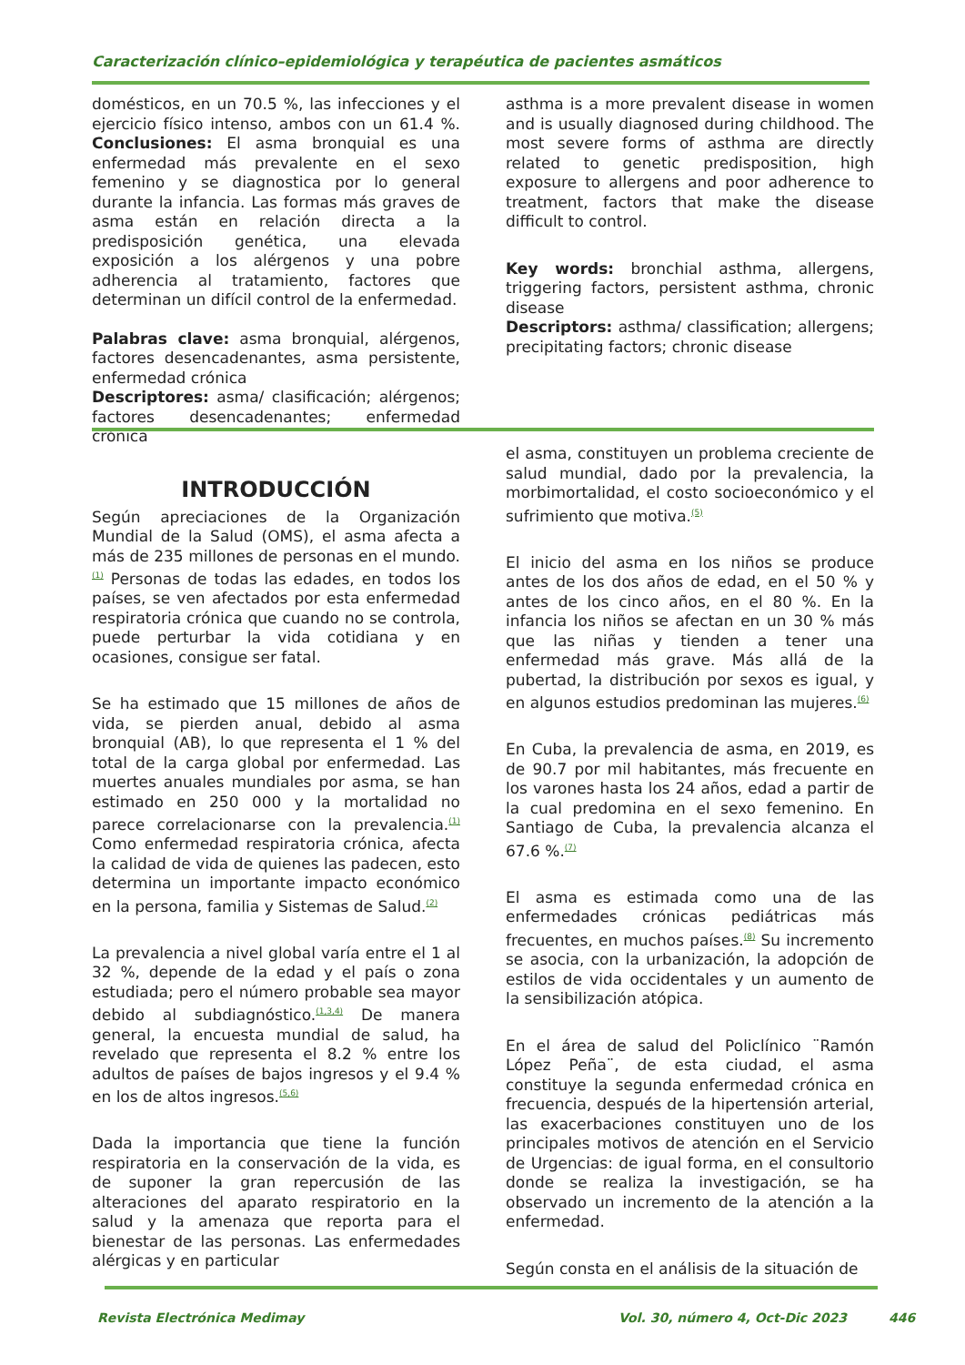Caracterización clínico–epidemiológica y terapéutica de pacientes asmáticos
domésticos, en un 70.5 %, las infecciones y el ejercicio físico intenso, ambos con un 61.4 %. Conclusiones: El asma bronquial es una enfermedad más prevalente en el sexo femenino y se diagnostica por lo general durante la infancia. Las formas más graves de asma están en relación directa a la predisposición genética, una elevada exposición a los alérgenos y una pobre adherencia al tratamiento, factores que determinan un difícil control de la enfermedad.
Palabras clave: asma bronquial, alérgenos, factores desencadenantes, asma persistente, enfermedad crónica
Descriptores: asma/ clasificación; alérgenos; factores desencadenantes; enfermedad crónica
asthma is a more prevalent disease in women and is usually diagnosed during childhood. The most severe forms of asthma are directly related to genetic predisposition, high exposure to allergens and poor adherence to treatment, factors that make the disease difficult to control.
Key words: bronchial asthma, allergens, triggering factors, persistent asthma, chronic disease
Descriptors: asthma/ classification; allergens; precipitating factors; chronic disease
INTRODUCCIÓN
Según apreciaciones de la Organización Mundial de la Salud (OMS), el asma afecta a más de 235 millones de personas en el mundo.<sup>(1)</sup> Personas de todas las edades, en todos los países, se ven afectados por esta enfermedad respiratoria crónica que cuando no se controla, puede perturbar la vida cotidiana y en ocasiones, consigue ser fatal.
Se ha estimado que 15 millones de años de vida, se pierden anual, debido al asma bronquial (AB), lo que representa el 1 % del total de la carga global por enfermedad. Las muertes anuales mundiales por asma, se han estimado en 250 000 y la mortalidad no parece correlacionarse con la prevalencia.<sup>(1)</sup> Como enfermedad respiratoria crónica, afecta la calidad de vida de quienes las padecen, esto determina un importante impacto económico en la persona, familia y Sistemas de Salud.<sup>(2)</sup>
La prevalencia a nivel global varía entre el 1 al 32 %, depende de la edad y el país o zona estudiada; pero el número probable sea mayor debido al subdiagnóstico.<sup>(1,3,4)</sup> De manera general, la encuesta mundial de salud, ha revelado que representa el 8.2 % entre los adultos de países de bajos ingresos y el 9.4 % en los de altos ingresos.<sup>(5,6)</sup>
Dada la importancia que tiene la función respiratoria en la conservación de la vida, es de suponer la gran repercusión de las alteraciones del aparato respiratorio en la salud y la amenaza que reporta para el bienestar de las personas. Las enfermedades alérgicas y en particular
el asma, constituyen un problema creciente de salud mundial, dado por la prevalencia, la morbimortalidad, el costo socioeconómico y el sufrimiento que motiva.<sup>(5)</sup>
El inicio del asma en los niños se produce antes de los dos años de edad, en el 50 % y antes de los cinco años, en el 80 %. En la infancia los niños se afectan en un 30 % más que las niñas y tienden a tener una enfermedad más grave. Más allá de la pubertad, la distribución por sexos es igual, y en algunos estudios predominan las mujeres.<sup>(6)</sup>
En Cuba, la prevalencia de asma, en 2019, es de 90.7 por mil habitantes, más frecuente en los varones hasta los 24 años, edad a partir de la cual predomina en el sexo femenino. En Santiago de Cuba, la prevalencia alcanza el 67.6 %.<sup>(7)</sup>
El asma es estimada como una de las enfermedades crónicas pediátricas más frecuentes, en muchos países.<sup>(8)</sup> Su incremento se asocia, con la urbanización, la adopción de estilos de vida occidentales y un aumento de la sensibilización atópica.
En el área de salud del Policlínico ¨Ramón López Peña¨, de esta ciudad, el asma constituye la segunda enfermedad crónica en frecuencia, después de la hipertensión arterial, las exacerbaciones constituyen uno de los principales motivos de atención en el Servicio de Urgencias: de igual forma, en el consultorio donde se realiza la investigación, se ha observado un incremento de la atención a la enfermedad.
Según consta en el análisis de la situación de
Revista Electrónica Medimay
Vol. 30, número 4, Oct-Dic 2023
446